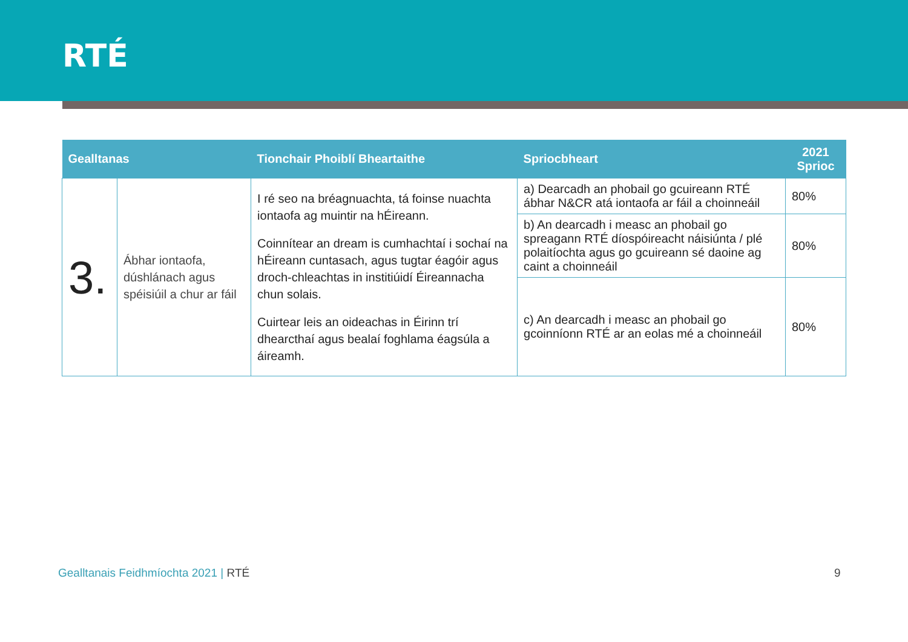RTÉ
| Gealltanas | | Tionchair Phoiblí Bheartaithe | Spriocbheart | 2021 Sprioc |
| --- | --- | --- | --- | --- |
| 3. | Ábhar iontaofa, dúshlánach agus spéisiúil a chur ar fáil | I ré seo na bréagnuachta, tá foinse nuachta iontaofa ag muintir na hÉireann. Coinnítear an dream is cumhachtaí i sochaí na hÉireann cuntasach, agus tugtar éagóir agus droch-chleachtas in institiúidí Éireannacha chun solais. Cuirtear leis an oideachas in Éirinn trí dhearcthaí agus bealaí foghlama éagsúla a áireamh. | a) Dearcadh an phobail go gcuireann RTÉ ábhar N&CR atá iontaofa ar fáil a choinneáil | 80% |
| | | | b) An dearcadh i measc an phobail go spreagann RTÉ díospóireacht náisiúnta / plé polaitíochta agus go gcuireann sé daoine ag caint a choinneáil | 80% |
| | | | c) An dearcadh i measc an phobail go gcoinníonn RTÉ ar an eolas mé a choinneáil | 80% |
Gealltanais Feidhmíochta 2021 | RTÉ
9